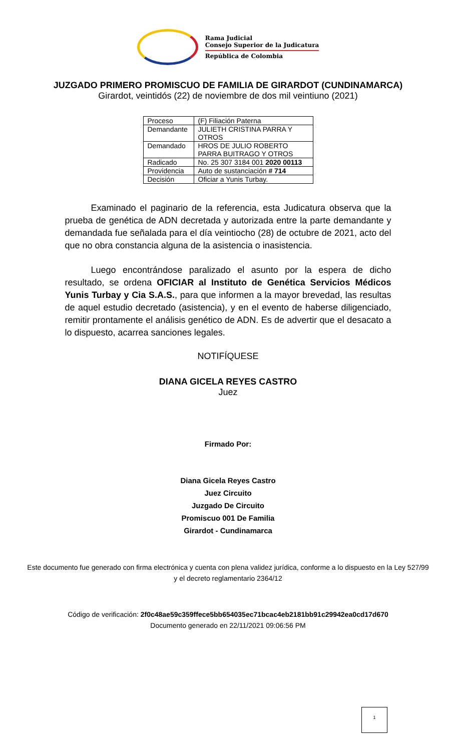Rama Judicial
Consejo Superior de la Judicatura
República de Colombia
JUZGADO PRIMERO PROMISCUO DE FAMILIA DE GIRARDOT (CUNDINAMARCA)
Girardot, veintidós (22) de noviembre de dos mil veintiuno (2021)
| Proceso | (F) Filiación Paterna |
| Demandante | JULIETH CRISTINA PARRA Y OTROS |
| Demandado | HROS DE JULIO ROBERTO PARRA BUITRAGO Y OTROS |
| Radicado | No. 25 307 3184 001 2020 00113 |
| Providencia | Auto de sustanciación # 714 |
| Decisión | Oficiar a Yunis Turbay. |
Examinado el paginario de la referencia, esta Judicatura observa que la prueba de genética de ADN decretada y autorizada entre la parte demandante y demandada fue señalada para el día veintiocho (28) de octubre de 2021, acto del que no obra constancia alguna de la asistencia o inasistencia.
Luego encontrándose paralizado el asunto por la espera de dicho resultado, se ordena OFICIAR al Instituto de Genética Servicios Médicos Yunis Turbay y Cia S.A.S., para que informen a la mayor brevedad, las resultas de aquel estudio decretado (asistencia), y en el evento de haberse diligenciado, remitir prontamente el análisis genético de ADN. Es de advertir que el desacato a lo dispuesto, acarrea sanciones legales.
NOTIFÍQUESE
DIANA GICELA REYES CASTRO
Juez
Firmado Por:
Diana Gicela Reyes Castro
Juez Circuito
Juzgado De Circuito
Promiscuo 001 De Familia
Girardot - Cundinamarca
Este documento fue generado con firma electrónica y cuenta con plena validez jurídica, conforme a lo dispuesto en la Ley 527/99 y el decreto reglamentario 2364/12
Código de verificación: 2f0c48ae59c359ffece5bb654035ec71bcac4eb2181bb91c29942ea0cd17d670
Documento generado en 22/11/2021 09:06:56 PM
1